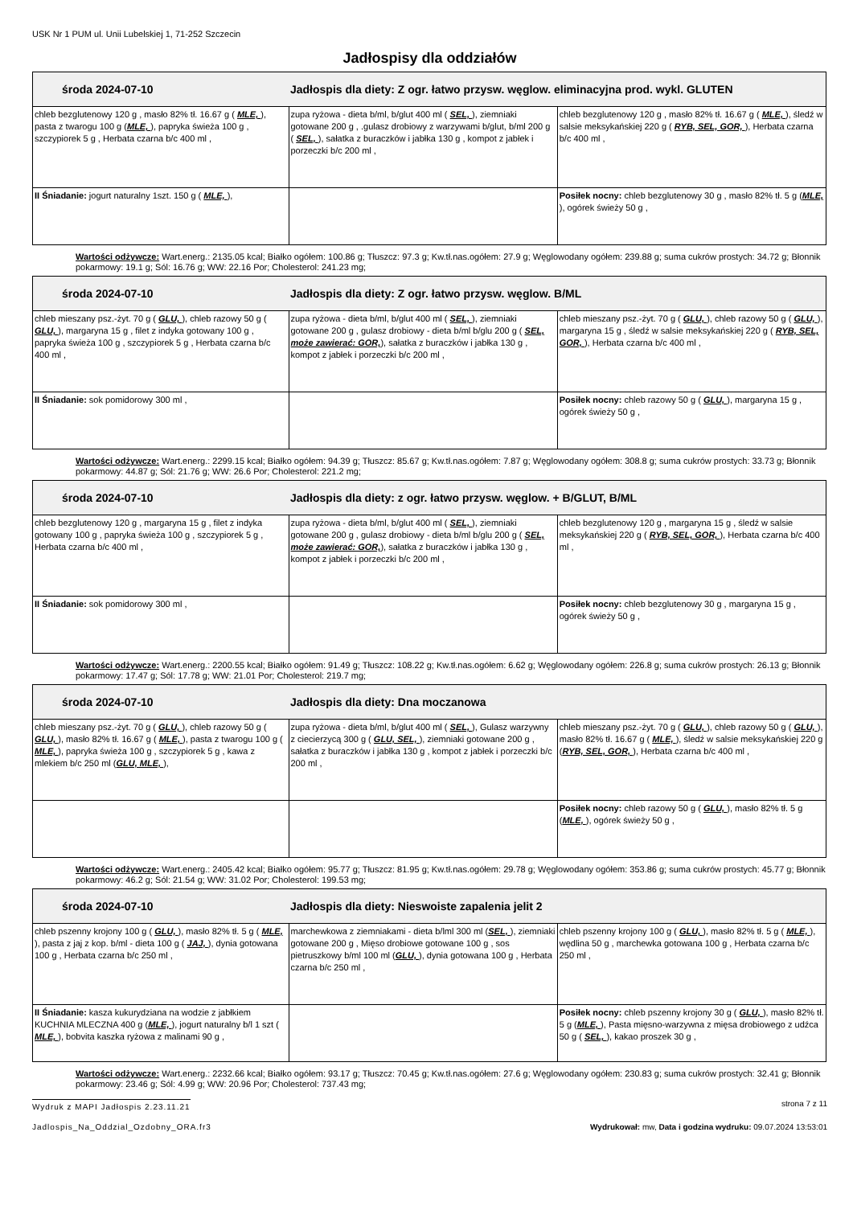USK Nr 1 PUM ul. Unii Lubelskiej 1, 71-252 Szczecin
Jadłospisy dla oddziałów
| środa 2024-07-10 | Jadłospis dla diety: Z ogr. łatwo przysw. węglow. eliminacyjna prod. wykl. GLUTEN | |
| chleb bezglutenowy 120 g , masło 82% tł. 16.67 g ( MLE, ), pasta z twarogu 100 g ( MLE, ), papryka świeża 100 g , szczypiorek 5 g , Herbata czarna b/c 400 ml , | zupa ryżowa - dieta b/ml, b/glut 400 ml ( SEL, ), ziemniaki gotowane 200 g , .gulasz drobiowy z warzywami b/glut, b/ml 200 g ( SEL, ), sałatka z buraczków i jabłka 130 g , kompot z jabłek i porzeczki b/c 200 ml , | chleb bezglutenowy 120 g , masło 82% tł. 16.67 g ( MLE, ), śledź w salsie meksykańskiej 220 g ( RYB, SEL, GOR, ), Herbata czarna b/c 400 ml , |
| II Śniadanie: jogurt naturalny 1szt. 150 g ( MLE, ), | | Posiłek nocny: chleb bezglutenowy 30 g , masło 82% tł. 5 g ( MLE, ), ogórek świeży 50 g , |
Wartości odżywcze: Wart.energ.: 2135.05 kcal; Białko ogółem: 100.86 g; Tłuszcz: 97.3 g; Kw.tł.nas.ogółem: 27.9 g; Węglowodany ogółem: 239.88 g; suma cukrów prostych: 34.72 g; Błonnik pokarmowy: 19.1 g; Sól: 16.76 g; WW: 22.16 Por; Cholesterol: 241.23 mg;
| środa 2024-07-10 | Jadłospis dla diety: Z ogr. łatwo przysw. węglow. B/ML | |
| chleb mieszany psz.-żyt. 70 g ( GLU, ), chleb razowy 50 g ( GLU, ), margaryna 15 g , filet z indyka gotowany 100 g , papryka świeża 100 g , szczypiorek 5 g , Herbata czarna b/c 400 ml , | zupa ryżowa - dieta b/ml, b/glut 400 ml ( SEL, ), ziemniaki gotowane 200 g , gulasz drobiowy - dieta b/ml b/glu 200 g ( SEL, może zawierać: GOR, ), sałatka z buraczków i jabłka 130 g , kompot z jabłek i porzeczki b/c 200 ml , | chleb mieszany psz.-żyt. 70 g ( GLU, ), chleb razowy 50 g ( GLU, ), margaryna 15 g , śledź w salsie meksykańskiej 220 g ( RYB, SEL, GOR, ), Herbata czarna b/c 400 ml , |
| II Śniadanie: sok pomidorowy 300 ml , | | Posiłek nocny: chleb razowy 50 g ( GLU, ), margaryna 15 g , ogórek świeży 50 g , |
Wartości odżywcze: Wart.energ.: 2299.15 kcal; Białko ogółem: 94.39 g; Tłuszcz: 85.67 g; Kw.tł.nas.ogółem: 7.87 g; Węglowodany ogółem: 308.8 g; suma cukrów prostych: 33.73 g; Błonnik pokarmowy: 44.87 g; Sól: 21.76 g; WW: 26.6 Por; Cholesterol: 221.2 mg;
| środa 2024-07-10 | Jadłospis dla diety: z ogr. łatwo przysw. węglow. + B/GLUT, B/ML | |
| chleb bezglutenowy 120 g , margaryna 15 g , filet z indyka gotowany 100 g , papryka świeża 100 g , szczypiorek 5 g , Herbata czarna b/c 400 ml , | zupa ryżowa - dieta b/ml, b/glut 400 ml ( SEL, ), ziemniaki gotowane 200 g , gulasz drobiowy - dieta b/ml b/glu 200 g ( SEL, może zawierać: GOR, ), sałatka z buraczków i jabłka 130 g , kompot z jabłek i porzeczki b/c 200 ml , | chleb bezglutenowy 120 g , margaryna 15 g , śledź w salsie meksykańskiej 220 g ( RYB, SEL, GOR, ), Herbata czarna b/c 400 ml , |
| II Śniadanie: sok pomidorowy 300 ml , | | Posiłek nocny: chleb bezglutenowy 30 g , margaryna 15 g , ogórek świeży 50 g , |
Wartości odżywcze: Wart.energ.: 2200.55 kcal; Białko ogółem: 91.49 g; Tłuszcz: 108.22 g; Kw.tł.nas.ogółem: 6.62 g; Węglowodany ogółem: 226.8 g; suma cukrów prostych: 26.13 g; Błonnik pokarmowy: 17.47 g; Sól: 17.78 g; WW: 21.01 Por; Cholesterol: 219.7 mg;
| środa 2024-07-10 | Jadłospis dla diety: Dna moczanowa | |
| chleb mieszany psz.-żyt. 70 g ( GLU, ), chleb razowy 50 g ( GLU, ), masło 82% tł. 16.67 g ( MLE, ), pasta z twarogu 100 g ( MLE, ), papryka świeża 100 g , szczypiorek 5 g , kawa z mlekiem b/c 250 ml ( GLU, MLE, ), | zupa ryżowa - dieta b/ml, b/glut 400 ml ( SEL, ), Gulasz warzywny z ciecierzycą 300 g ( GLU, SEL, ), ziemniaki gotowane 200 g , sałatka z buraczków i jabłka 130 g , kompot z jabłek i porzeczki b/c 200 ml , | chleb mieszany psz.-żyt. 70 g ( GLU, ), chleb razowy 50 g ( GLU, ), masło 82% tł. 16.67 g ( MLE, ), śledź w salsie meksykańskiej 220 g ( RYB, SEL, GOR, ), Herbata czarna b/c 400 ml , |
| | | Posiłek nocny: chleb razowy 50 g ( GLU, ), masło 82% tł. 5 g ( MLE, ), ogórek świeży 50 g , |
Wartości odżywcze: Wart.energ.: 2405.42 kcal; Białko ogółem: 95.77 g; Tłuszcz: 81.95 g; Kw.tł.nas.ogółem: 29.78 g; Węglowodany ogółem: 353.86 g; suma cukrów prostych: 45.77 g; Błonnik pokarmowy: 46.2 g; Sól: 21.54 g; WW: 31.02 Por; Cholesterol: 199.53 mg;
| środa 2024-07-10 | Jadłospis dla diety: Nieswoiste zapalenia jelit 2 | |
| chleb pszenny krojony 100 g ( GLU, ), masło 82% tł. 5 g ( MLE, ), pasta z jaj z kop. b/ml - dieta 100 g ( JAJ, ), dynia gotowana 100 g , Herbata czarna b/c 250 ml , | marchewkowa z ziemniakami - dieta b/lml 300 ml ( SEL, ), ziemniaki gotowane 200 g , Mięso drobiowe gotowane 100 g , sos pietruszkowy b/ml 100 ml ( GLU, ), dynia gotowana 100 g , Herbata czarna b/c 250 ml , | chleb pszenny krojony 100 g ( GLU, ), masło 82% tł. 5 g ( MLE, ), wędlina 50 g , marchewka gotowana 100 g , Herbata czarna b/c 250 ml , |
| II Śniadanie: kasza kukurydziana na wodzie z jabłkiem KUCHNIA MLECZNA 400 g ( MLE, ), jogurt naturalny b/l 1 szt ( MLE, ), bobvita kaszka ryżowa z malinami 90 g , | | Posiłek nocny: chleb pszenny krojony 30 g ( GLU, ), masło 82% tł. 5 g ( MLE, ), Pasta mięsno-warzywna z mięsa drobiowego z udźca 50 g ( SEL, ), kakao proszek 30 g , |
Wartości odżywcze: Wart.energ.: 2232.66 kcal; Białko ogółem: 93.17 g; Tłuszcz: 70.45 g; Kw.tł.nas.ogółem: 27.6 g; Węglowodany ogółem: 230.83 g; suma cukrów prostych: 32.41 g; Błonnik pokarmowy: 23.46 g; Sól: 4.99 g; WW: 20.96 Por; Cholesterol: 737.43 mg;
Wydruk z MAPI Jadłospis 2.23.11.21 strona 7 z 11
Jadlospis_Na_Oddzial_Ozdobny_ORA.fr3 Wydrukował: mw, Data i godzina wydruku: 09.07.2024 13:53:01